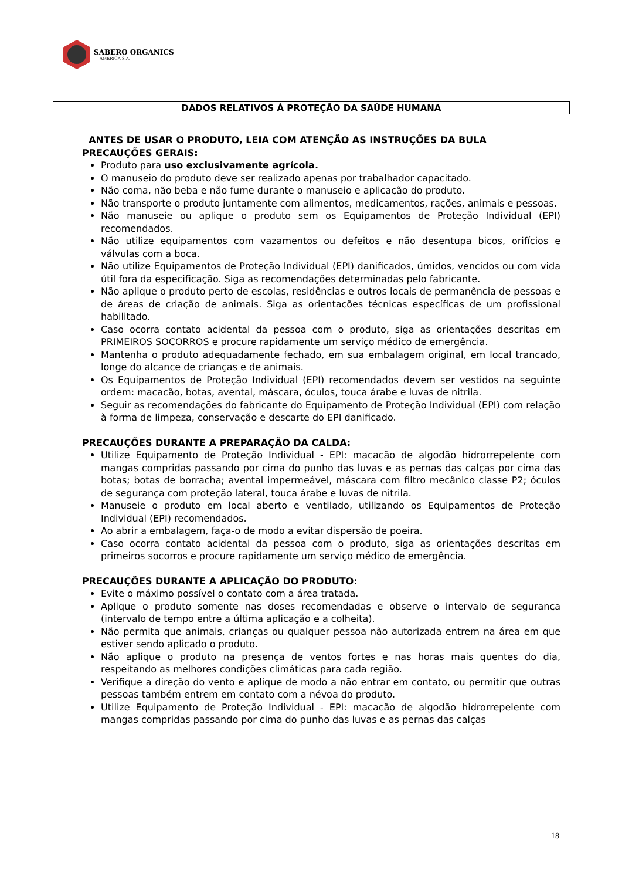SABERO ORGANICS
AMÉRICA S.A.
DADOS RELATIVOS À PROTEÇÃO DA SAÚDE HUMANA
ANTES DE USAR O PRODUTO, LEIA COM ATENÇÃO AS INSTRUÇÕES DA BULA
PRECAUÇÕES GERAIS:
Produto para uso exclusivamente agrícola.
O manuseio do produto deve ser realizado apenas por trabalhador capacitado.
Não coma, não beba e não fume durante o manuseio e aplicação do produto.
Não transporte o produto juntamente com alimentos, medicamentos, rações, animais e pessoas.
Não manuseie ou aplique o produto sem os Equipamentos de Proteção Individual (EPI) recomendados.
Não utilize equipamentos com vazamentos ou defeitos e não desentupa bicos, orifícios e válvulas com a boca.
Não utilize Equipamentos de Proteção Individual (EPI) danificados, úmidos, vencidos ou com vida útil fora da especificação. Siga as recomendações determinadas pelo fabricante.
Não aplique o produto perto de escolas, residências e outros locais de permanência de pessoas e de áreas de criação de animais. Siga as orientações técnicas específicas de um profissional habilitado.
Caso ocorra contato acidental da pessoa com o produto, siga as orientações descritas em PRIMEIROS SOCORROS e procure rapidamente um serviço médico de emergência.
Mantenha o produto adequadamente fechado, em sua embalagem original, em local trancado, longe do alcance de crianças e de animais.
Os Equipamentos de Proteção Individual (EPI) recomendados devem ser vestidos na seguinte ordem: macacão, botas, avental, máscara, óculos, touca árabe e luvas de nitrila.
Seguir as recomendações do fabricante do Equipamento de Proteção Individual (EPI) com relação à forma de limpeza, conservação e descarte do EPI danificado.
PRECAUÇÕES DURANTE A PREPARAÇÃO DA CALDA:
Utilize Equipamento de Proteção Individual - EPI: macacão de algodão hidrorrepelente com mangas compridas passando por cima do punho das luvas e as pernas das calças por cima das botas; botas de borracha; avental impermeável, máscara com filtro mecânico classe P2; óculos de segurança com proteção lateral, touca árabe e luvas de nitrila.
Manuseie o produto em local aberto e ventilado, utilizando os Equipamentos de Proteção Individual (EPI) recomendados.
Ao abrir a embalagem, faça-o de modo a evitar dispersão de poeira.
Caso ocorra contato acidental da pessoa com o produto, siga as orientações descritas em primeiros socorros e procure rapidamente um serviço médico de emergência.
PRECAUÇÕES DURANTE A APLICAÇÃO DO PRODUTO:
Evite o máximo possível o contato com a área tratada.
Aplique o produto somente nas doses recomendadas e observe o intervalo de segurança (intervalo de tempo entre a última aplicação e a colheita).
Não permita que animais, crianças ou qualquer pessoa não autorizada entrem na área em que estiver sendo aplicado o produto.
Não aplique o produto na presença de ventos fortes e nas horas mais quentes do dia, respeitando as melhores condições climáticas para cada região.
Verifique a direção do vento e aplique de modo a não entrar em contato, ou permitir que outras pessoas também entrem em contato com a névoa do produto.
Utilize Equipamento de Proteção Individual - EPI: macacão de algodão hidrorrepelente com mangas compridas passando por cima do punho das luvas e as pernas das calças
18